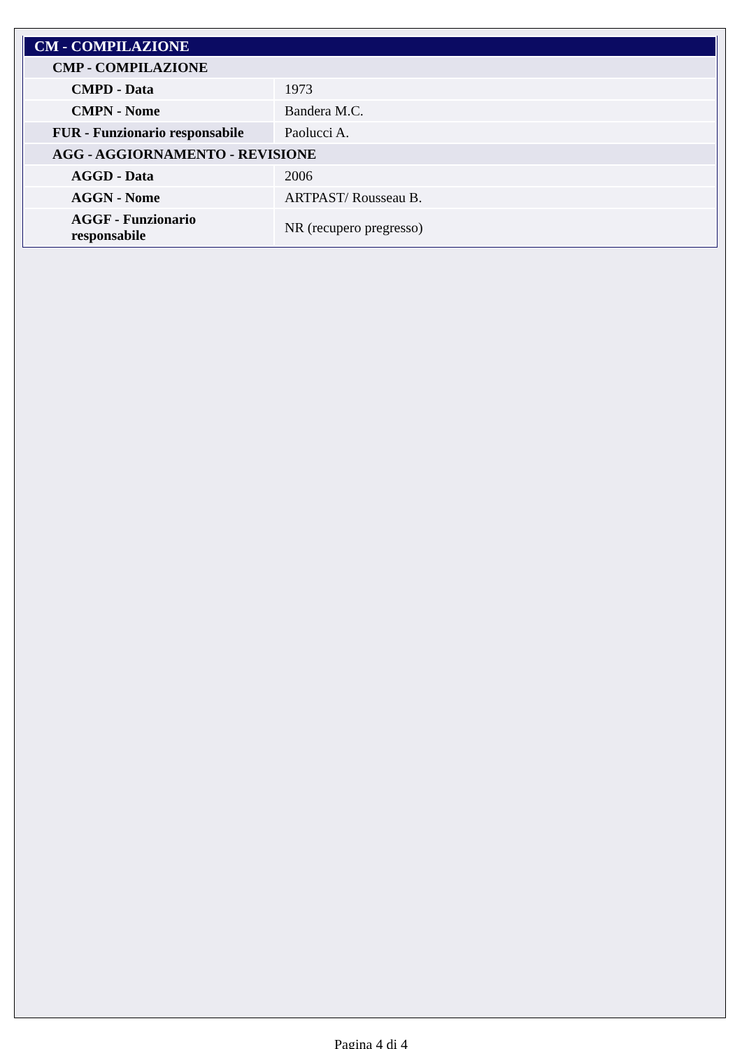| CM - COMPILAZIONE | |
| CMP - COMPILAZIONE | |
| CMPD - Data | 1973 |
| CMPN - Nome | Bandera M.C. |
| FUR - Funzionario responsabile | Paolucci A. |
| AGG - AGGIORNAMENTO - REVISIONE | |
| AGGD - Data | 2006 |
| AGGN - Nome | ARTPAST/ Rousseau B. |
| AGGF - Funzionario responsabile | NR (recupero pregresso) |
Pagina 4 di 4